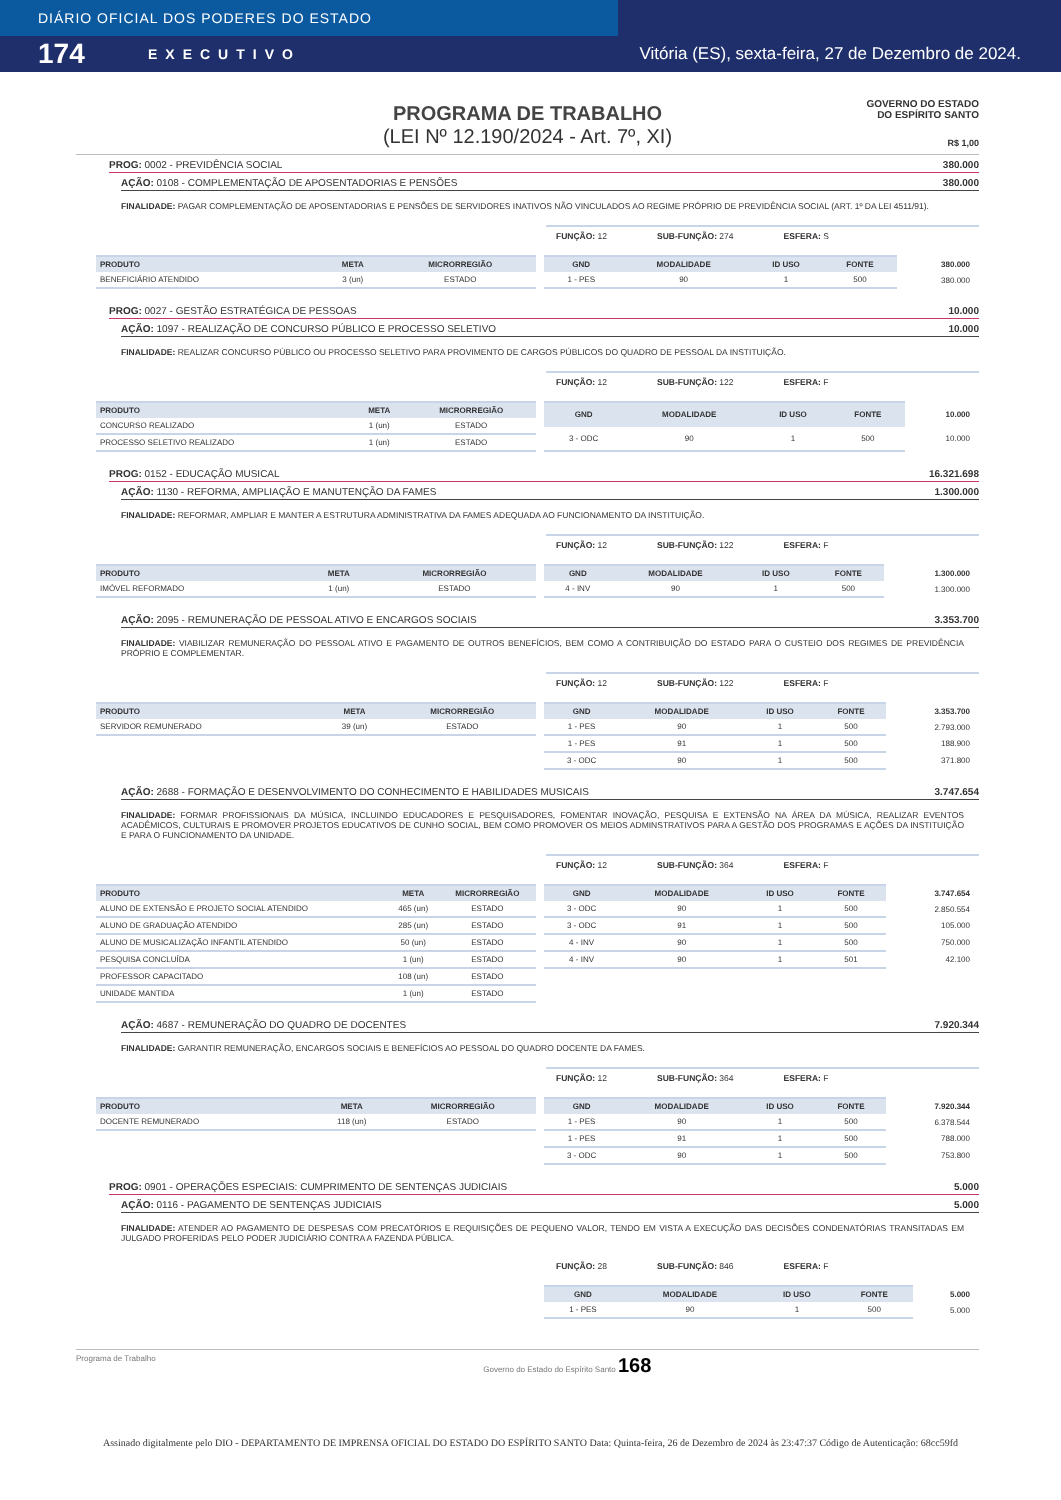DIÁRIO OFICIAL DOS PODERES DO ESTADO EXECUTIVO
174 Vitória (ES), sexta-feira, 27 de Dezembro de 2024.
PROGRAMA DE TRABALHO
(LEI Nº 12.190/2024 - Art. 7º, XI)
GOVERNO DO ESTADO
DO ESPÍRITO SANTO
R$ 1,00
PROG: 0002 - PREVIDÊNCIA SOCIAL 380.000
AÇÃO: 0108 - COMPLEMENTAÇÃO DE APOSENTADORIAS E PENSÕES 380.000
FINALIDADE: PAGAR COMPLEMENTAÇÃO DE APOSENTADORIAS E PENSÕES DE SERVIDORES INATIVOS NÃO VINCULADOS AO REGIME PRÓPRIO DE PREVIDÊNCIA SOCIAL (ART. 1º DA LEI 4511/91).
FUNÇÃO: 12 SUB-FUNÇÃO: 274 ESFERA: S
| PRODUTO | META | MICRORREGIÃO |
| --- | --- | --- |
| BENEFICIÁRIO ATENDIDO | 3 (un) | ESTADO |
| GND | MODALIDADE | ID USO | FONTE | 380.000 |
| --- | --- | --- | --- | --- |
| 1 - PES | 90 | 1 | 500 | 380.000 |
PROG: 0027 - GESTÃO ESTRATÉGICA DE PESSOAS 10.000
AÇÃO: 1097 - REALIZAÇÃO DE CONCURSO PÚBLICO E PROCESSO SELETIVO 10.000
FINALIDADE: REALIZAR CONCURSO PÚBLICO OU PROCESSO SELETIVO PARA PROVIMENTO DE CARGOS PÚBLICOS DO QUADRO DE PESSOAL DA INSTITUIÇÃO.
FUNÇÃO: 12 SUB-FUNÇÃO: 122 ESFERA: F
| PRODUTO | META | MICRORREGIÃO |
| --- | --- | --- |
| CONCURSO REALIZADO | 1 (un) | ESTADO |
| PROCESSO SELETIVO REALIZADO | 1 (un) | ESTADO |
| GND | MODALIDADE | ID USO | FONTE | 10.000 |
| --- | --- | --- | --- | --- |
| 3 - ODC | 90 | 1 | 500 | 10.000 |
PROG: 0152 - EDUCAÇÃO MUSICAL 16.321.698
AÇÃO: 1130 - REFORMA, AMPLIAÇÃO E MANUTENÇÃO DA FAMES 1.300.000
FINALIDADE: REFORMAR, AMPLIAR E MANTER A ESTRUTURA ADMINISTRATIVA DA FAMES ADEQUADA AO FUNCIONAMENTO DA INSTITUIÇÃO.
FUNÇÃO: 12 SUB-FUNÇÃO: 122 ESFERA: F
| PRODUTO | META | MICRORREGIÃO |
| --- | --- | --- |
| IMÓVEL REFORMADO | 1 (un) | ESTADO |
| GND | MODALIDADE | ID USO | FONTE | 1.300.000 |
| --- | --- | --- | --- | --- |
| 4 - INV | 90 | 1 | 500 | 1.300.000 |
AÇÃO: 2095 - REMUNERAÇÃO DE PESSOAL ATIVO E ENCARGOS SOCIAIS 3.353.700
FINALIDADE: VIABILIZAR REMUNERAÇÃO DO PESSOAL ATIVO E PAGAMENTO DE OUTROS BENEFÍCIOS, BEM COMO A CONTRIBUIÇÃO DO ESTADO PARA O CUSTEIO DOS REGIMES DE PREVIDÊNCIA PRÓPRIO E COMPLEMENTAR.
FUNÇÃO: 12 SUB-FUNÇÃO: 122 ESFERA: F
| PRODUTO | META | MICRORREGIÃO |
| --- | --- | --- |
| SERVIDOR REMUNERADO | 39 (un) | ESTADO |
| GND | MODALIDADE | ID USO | FONTE | 3.353.700 |
| --- | --- | --- | --- | --- |
| 1 - PES | 90 | 1 | 500 | 2.793.000 |
| 1 - PES | 91 | 1 | 500 | 188.900 |
| 3 - ODC | 90 | 1 | 500 | 371.800 |
AÇÃO: 2688 - FORMAÇÃO E DESENVOLVIMENTO DO CONHECIMENTO E HABILIDADES MUSICAIS 3.747.654
FINALIDADE: FORMAR PROFISSIONAIS DA MÚSICA, INCLUINDO EDUCADORES E PESQUISADORES, FOMENTAR INOVAÇÃO, PESQUISA E EXTENSÃO NA ÁREA DA MÚSICA, REALIZAR EVENTOS ACADÊMICOS, CULTURAIS E PROMOVER PROJETOS EDUCATIVOS DE CUNHO SOCIAL, BEM COMO PROMOVER OS MEIOS ADMINSTRATIVOS PARA A GESTÃO DOS PROGRAMAS E AÇÕES DA INSTITUIÇÃO E PARA O FUNCIONAMENTO DA UNIDADE.
FUNÇÃO: 12 SUB-FUNÇÃO: 364 ESFERA: F
| PRODUTO | META | MICRORREGIÃO |
| --- | --- | --- |
| ALUNO DE EXTENSÃO E PROJETO SOCIAL ATENDIDO | 465 (un) | ESTADO |
| ALUNO DE GRADUAÇÃO ATENDIDO | 285 (un) | ESTADO |
| ALUNO DE MUSICALIZAÇÃO INFANTIL ATENDIDO | 50 (un) | ESTADO |
| PESQUISA CONCLUÍDA | 1 (un) | ESTADO |
| PROFESSOR CAPACITADO | 108 (un) | ESTADO |
| UNIDADE MANTIDA | 1 (un) | ESTADO |
| GND | MODALIDADE | ID USO | FONTE | 3.747.654 |
| --- | --- | --- | --- | --- |
| 3 - ODC | 90 | 1 | 500 | 2.850.554 |
| 3 - ODC | 91 | 1 | 500 | 105.000 |
| 4 - INV | 90 | 1 | 500 | 750.000 |
| 4 - INV | 90 | 1 | 501 | 42.100 |
AÇÃO: 4687 - REMUNERAÇÃO DO QUADRO DE DOCENTES 7.920.344
FINALIDADE: GARANTIR REMUNERAÇÃO, ENCARGOS SOCIAIS E BENEFÍCIOS AO PESSOAL DO QUADRO DOCENTE DA FAMES.
FUNÇÃO: 12 SUB-FUNÇÃO: 364 ESFERA: F
| PRODUTO | META | MICRORREGIÃO |
| --- | --- | --- |
| DOCENTE REMUNERADO | 118 (un) | ESTADO |
| GND | MODALIDADE | ID USO | FONTE | 7.920.344 |
| --- | --- | --- | --- | --- |
| 1 - PES | 90 | 1 | 500 | 6.378.544 |
| 1 - PES | 91 | 1 | 500 | 788.000 |
| 3 - ODC | 90 | 1 | 500 | 753.800 |
PROG: 0901 - OPERAÇÕES ESPECIAIS: CUMPRIMENTO DE SENTENÇAS JUDICIAIS 5.000
AÇÃO: 0116 - PAGAMENTO DE SENTENÇAS JUDICIAIS 5.000
FINALIDADE: ATENDER AO PAGAMENTO DE DESPESAS COM PRECATÓRIOS E REQUISIÇÕES DE PEQUENO VALOR, TENDO EM VISTA A EXECUÇÃO DAS DECISÕES CONDENATÓRIAS TRANSITADAS EM JULGADO PROFERIDAS PELO PODER JUDICIÁRIO CONTRA A FAZENDA PÚBLICA.
FUNÇÃO: 28 SUB-FUNÇÃO: 846 ESFERA: F
| GND | MODALIDADE | ID USO | FONTE | 5.000 |
| --- | --- | --- | --- | --- |
| 1 - PES | 90 | 1 | 500 | 5.000 |
Programa de Trabalho Governo do Estado do Espírito Santo 168
Assinado digitalmente pelo DIO - DEPARTAMENTO DE IMPRENSA OFICIAL DO ESTADO DO ESPÍRITO SANTO Data: Quinta-feira, 26 de Dezembro de 2024 às 23:47:37 Código de Autenticação: 68cc59fd